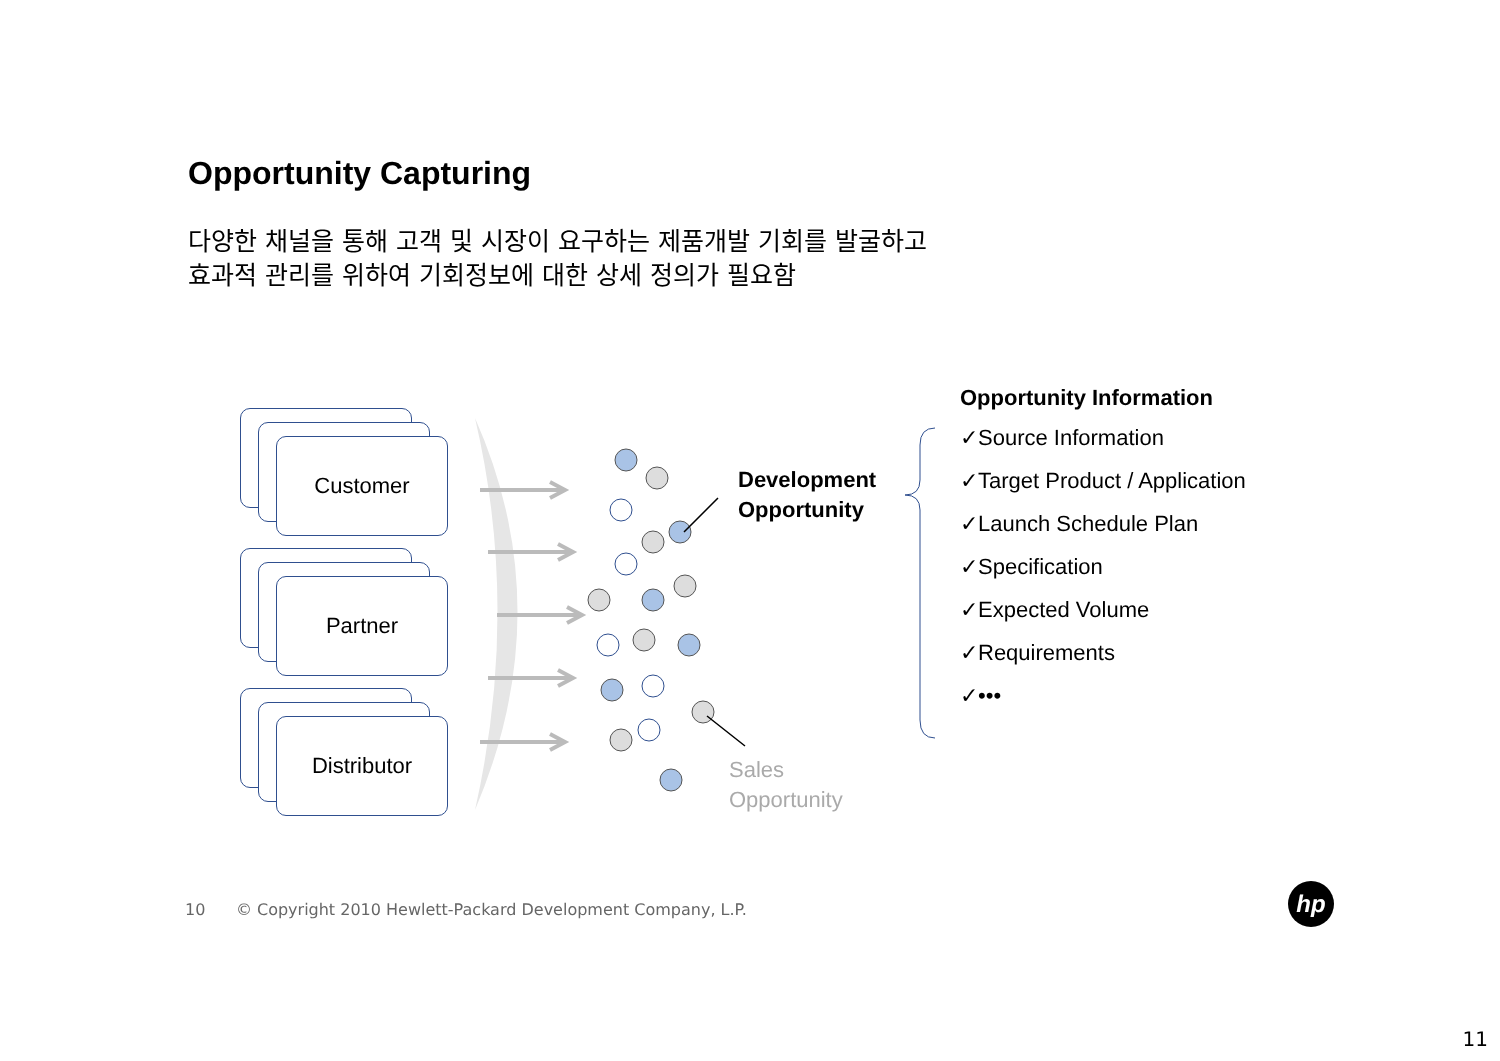Opportunity Capturing
다양한 채널을 통해 고객 및 시장이 요구하는 제품개발 기회를 발굴하고
효과적 관리를 위하여 기회정보에 대한 상세 정의가 필요함
Customer
Partner
Distributor
Development
Opportunity
Sales
Opportunity
Opportunity Information
✓Source Information
✓Target Product / Application
✓Launch Schedule Plan
✓Specification
✓Expected Volume
✓Requirements
✓•••
10 © Copyright 2010 Hewlett-Packard Development Company, L.P.
hp
11